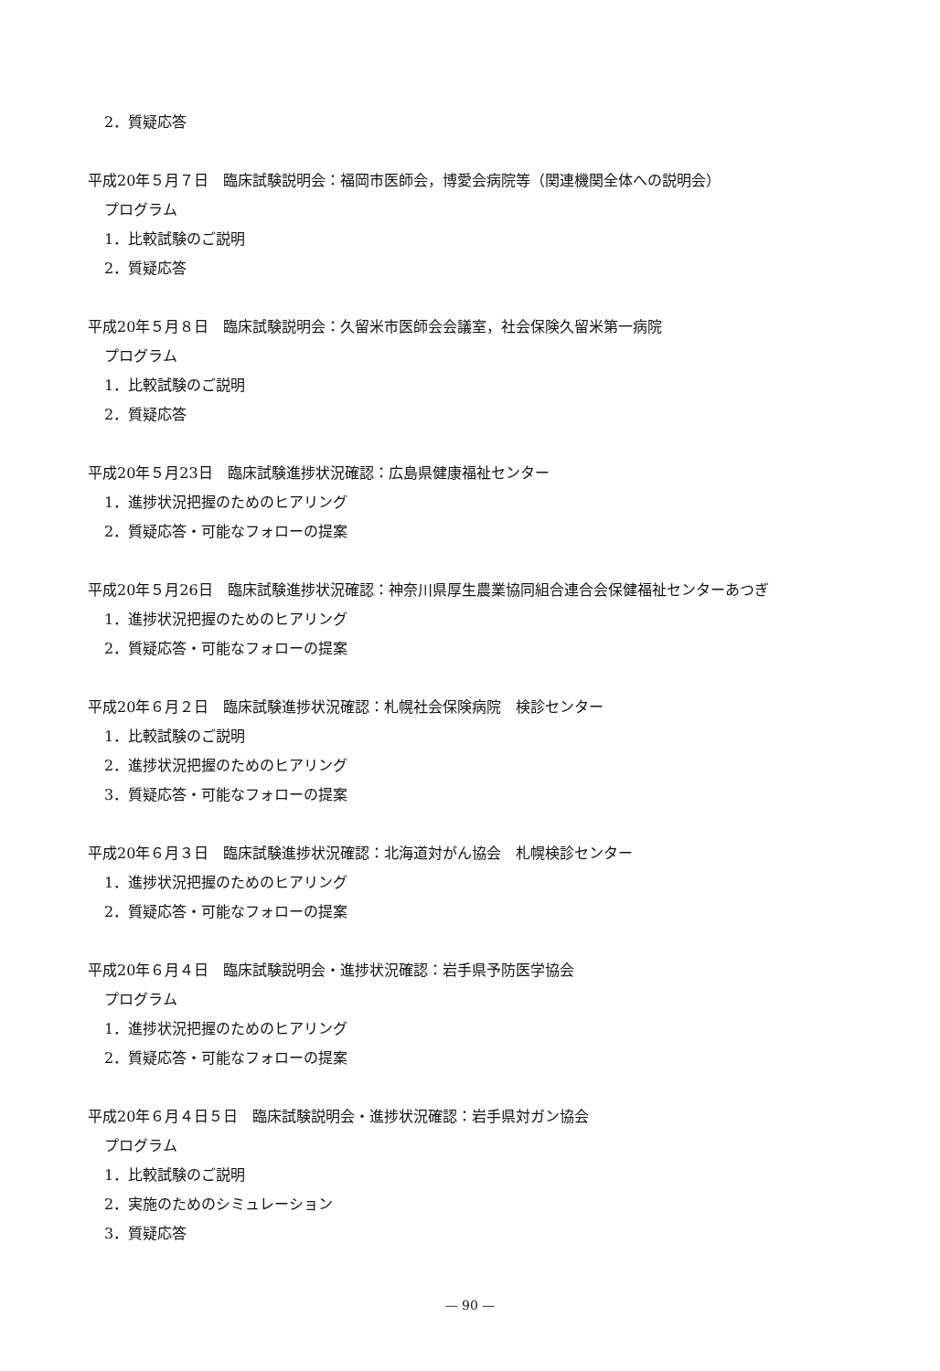2．質疑応答
平成20年５月７日　臨床試験説明会：福岡市医師会，博愛会病院等（関連機関全体への説明会）
プログラム
1．比較試験のご説明
2．質疑応答
平成20年５月８日　臨床試験説明会：久留米市医師会会議室，社会保険久留米第一病院
プログラム
1．比較試験のご説明
2．質疑応答
平成20年５月23日　臨床試験進捗状況確認：広島県健康福祉センター
1．進捗状況把握のためのヒアリング
2．質疑応答・可能なフォローの提案
平成20年５月26日　臨床試験進捗状況確認：神奈川県厚生農業協同組合連合会保健福祉センターあつぎ
1．進捗状況把握のためのヒアリング
2．質疑応答・可能なフォローの提案
平成20年６月２日　臨床試験進捗状況確認：札幌社会保険病院　検診センター
1．比較試験のご説明
2．進捗状況把握のためのヒアリング
3．質疑応答・可能なフォローの提案
平成20年６月３日　臨床試験進捗状況確認：北海道対がん協会　札幌検診センター
1．進捗状況把握のためのヒアリング
2．質疑応答・可能なフォローの提案
平成20年６月４日　臨床試験説明会・進捗状況確認：岩手県予防医学協会
プログラム
1．進捗状況把握のためのヒアリング
2．質疑応答・可能なフォローの提案
平成20年６月４日５日　臨床試験説明会・進捗状況確認：岩手県対ガン協会
プログラム
1．比較試験のご説明
2．実施のためのシミュレーション
3．質疑応答
— 90 —